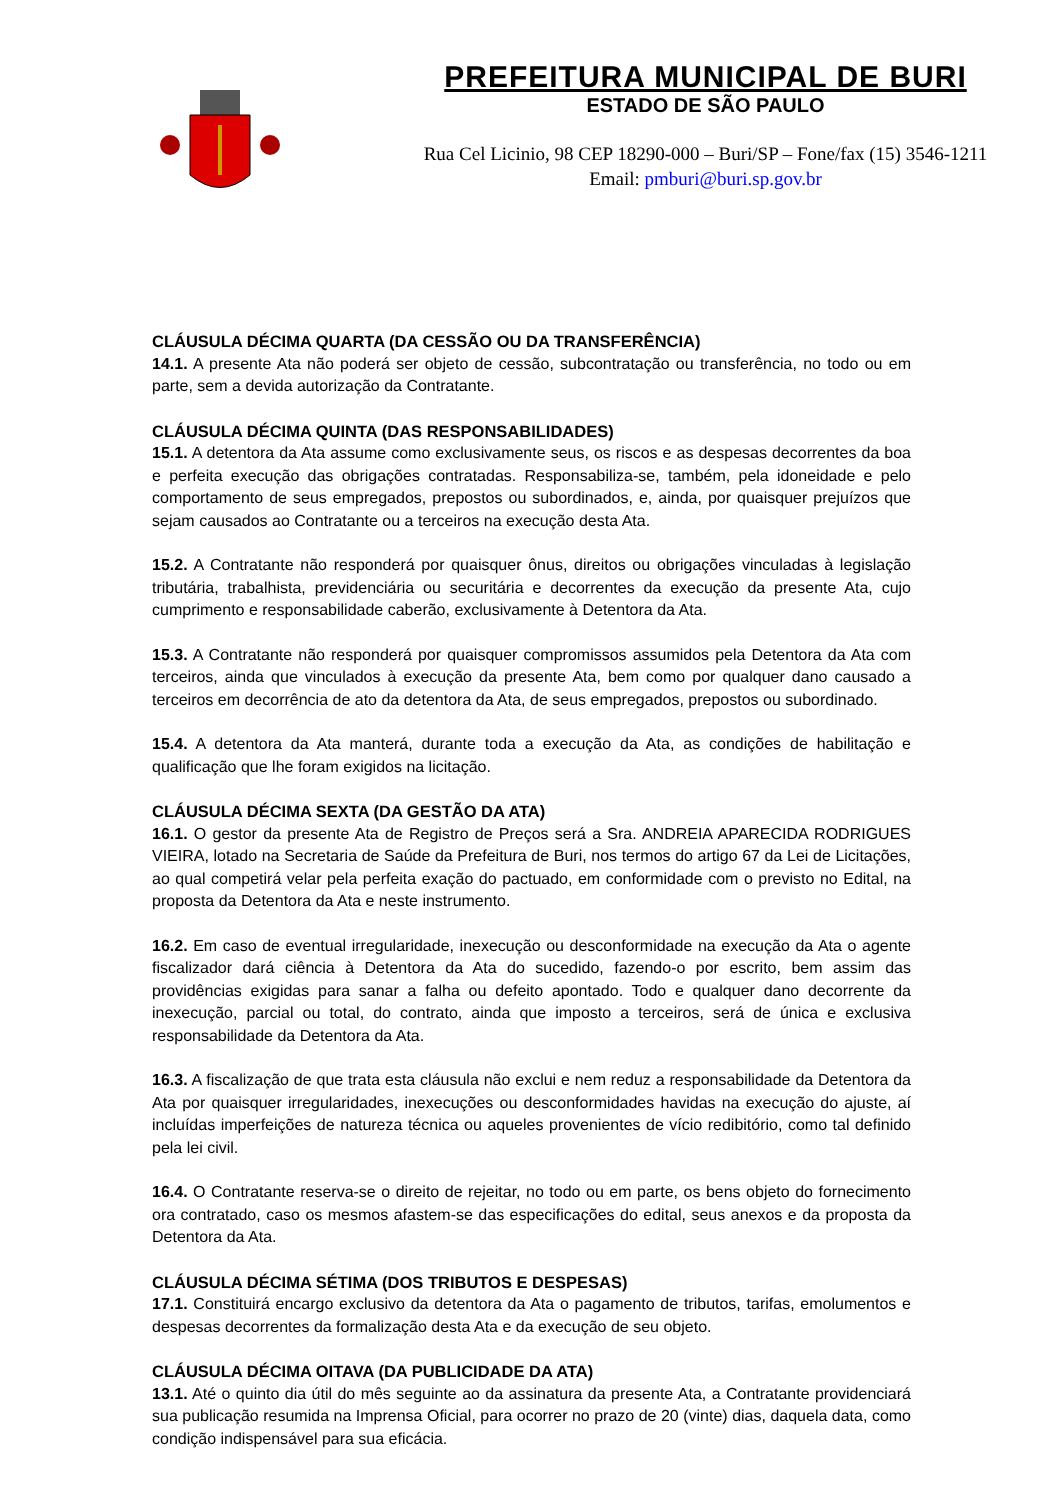PREFEITURA MUNICIPAL DE BURI
ESTADO DE SÃO PAULO
Rua Cel Licinio, 98 CEP 18290-000 – Buri/SP – Fone/fax (15) 3546-1211
Email: pmburi@buri.sp.gov.br
CLÁUSULA DÉCIMA QUARTA (DA CESSÃO OU DA TRANSFERÊNCIA)
14.1. A presente Ata não poderá ser objeto de cessão, subcontratação ou transferência, no todo ou em parte, sem a devida autorização da Contratante.
CLÁUSULA DÉCIMA QUINTA (DAS RESPONSABILIDADES)
15.1. A detentora da Ata assume como exclusivamente seus, os riscos e as despesas decorrentes da boa e perfeita execução das obrigações contratadas. Responsabiliza-se, também, pela idoneidade e pelo comportamento de seus empregados, prepostos ou subordinados, e, ainda, por quaisquer prejuízos que sejam causados ao Contratante ou a terceiros na execução desta Ata.
15.2. A Contratante não responderá por quaisquer ônus, direitos ou obrigações vinculadas à legislação tributária, trabalhista, previdenciária ou securitária e decorrentes da execução da presente Ata, cujo cumprimento e responsabilidade caberão, exclusivamente à Detentora da Ata.
15.3. A Contratante não responderá por quaisquer compromissos assumidos pela Detentora da Ata com terceiros, ainda que vinculados à execução da presente Ata, bem como por qualquer dano causado a terceiros em decorrência de ato da detentora da Ata, de seus empregados, prepostos ou subordinado.
15.4. A detentora da Ata manterá, durante toda a execução da Ata, as condições de habilitação e qualificação que lhe foram exigidos na licitação.
CLÁUSULA DÉCIMA SEXTA (DA GESTÃO DA ATA)
16.1. O gestor da presente Ata de Registro de Preços será a Sra. ANDREIA APARECIDA RODRIGUES VIEIRA, lotado na Secretaria de Saúde da Prefeitura de Buri, nos termos do artigo 67 da Lei de Licitações, ao qual competirá velar pela perfeita exação do pactuado, em conformidade com o previsto no Edital, na proposta da Detentora da Ata e neste instrumento.
16.2. Em caso de eventual irregularidade, inexecução ou desconformidade na execução da Ata o agente fiscalizador dará ciência à Detentora da Ata do sucedido, fazendo-o por escrito, bem assim das providências exigidas para sanar a falha ou defeito apontado. Todo e qualquer dano decorrente da inexecução, parcial ou total, do contrato, ainda que imposto a terceiros, será de única e exclusiva responsabilidade da Detentora da Ata.
16.3. A fiscalização de que trata esta cláusula não exclui e nem reduz a responsabilidade da Detentora da Ata por quaisquer irregularidades, inexecuções ou desconformidades havidas na execução do ajuste, aí incluídas imperfeições de natureza técnica ou aqueles provenientes de vício redibitório, como tal definido pela lei civil.
16.4. O Contratante reserva-se o direito de rejeitar, no todo ou em parte, os bens objeto do fornecimento ora contratado, caso os mesmos afastem-se das especificações do edital, seus anexos e da proposta da Detentora da Ata.
CLÁUSULA DÉCIMA SÉTIMA (DOS TRIBUTOS E DESPESAS)
17.1. Constituirá encargo exclusivo da detentora da Ata o pagamento de tributos, tarifas, emolumentos e despesas decorrentes da formalização desta Ata e da execução de seu objeto.
CLÁUSULA DÉCIMA OITAVA (DA PUBLICIDADE DA ATA)
13.1. Até o quinto dia útil do mês seguinte ao da assinatura da presente Ata, a Contratante providenciará sua publicação resumida na Imprensa Oficial, para ocorrer no prazo de 20 (vinte) dias, daquela data, como condição indispensável para sua eficácia.